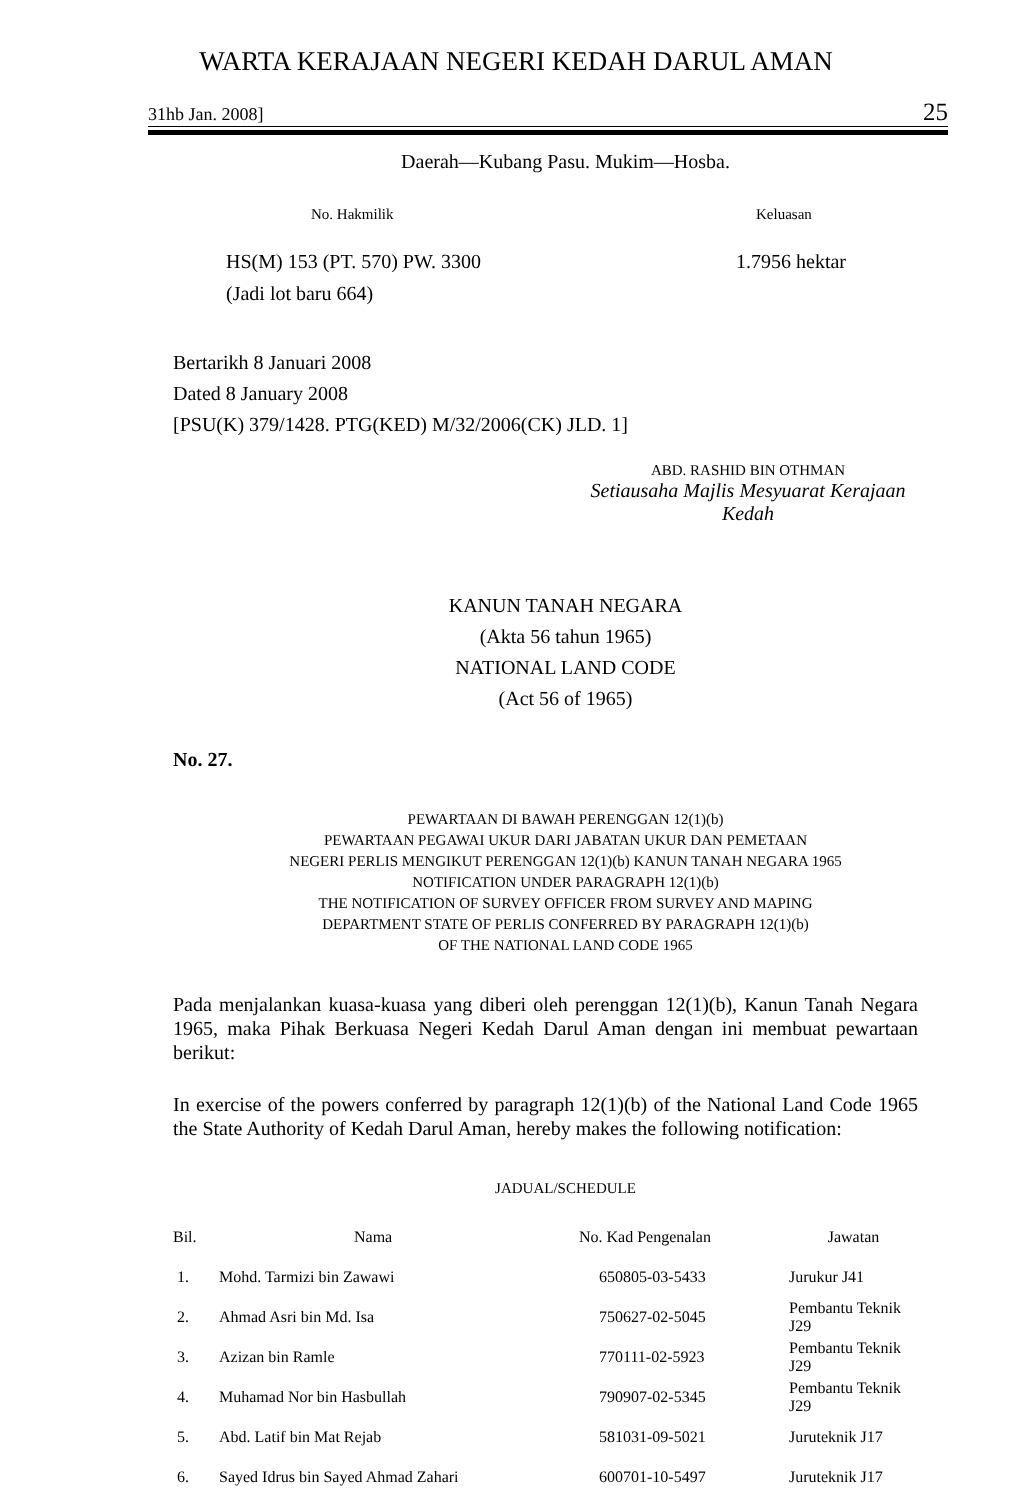WARTA KERAJAAN NEGERI KEDAH DARUL AMAN
31hb Jan. 2008] 25
Daerah—Kubang Pasu. Mukim—Hosba.
No. Hakmilik Keluasan
HS(M) 153 (PT. 570) PW. 3300
(Jadi lot baru 664) 1.7956 hektar
Bertarikh 8 Januari 2008
Dated 8 January 2008
[PSU(K) 379/1428. PTG(KED) M/32/2006(CK) JLD. 1]
ABD. RASHID BIN OTHMAN
Setiausaha Majlis Mesyuarat Kerajaan
Kedah
KANUN TANAH NEGARA
(Akta 56 tahun 1965)
NATIONAL LAND CODE
(Act 56 of 1965)
No. 27.
PEWARTAAN DI BAWAH PERENGGAN 12(1)(b)
PEWARTAAN PEGAWAI UKUR DARI JABATAN UKUR DAN PEMETAAN
NEGERI PERLIS MENGIKUT PERENGGAN 12(1)(b) KANUN TANAH NEGARA 1965
NOTIFICATION UNDER PARAGRAPH 12(1)(b)
THE NOTIFICATION OF SURVEY OFFICER FROM SURVEY AND MAPING
DEPARTMENT STATE OF PERLIS CONFERRED BY PARAGRAPH 12(1)(b)
OF THE NATIONAL LAND CODE 1965
Pada menjalankan kuasa-kuasa yang diberi oleh perenggan 12(1)(b), Kanun Tanah Negara 1965, maka Pihak Berkuasa Negeri Kedah Darul Aman dengan ini membuat pewartaan berikut:
In exercise of the powers conferred by paragraph 12(1)(b) of the National Land Code 1965 the State Authority of Kedah Darul Aman, hereby makes the following notification:
JADUAL/SCHEDULE
| Bil. | Nama | No. Kad Pengenalan | Jawatan |
| --- | --- | --- | --- |
| 1. | Mohd. Tarmizi bin Zawawi | 650805-03-5433 | Jurukur J41 |
| 2. | Ahmad Asri bin Md. Isa | 750627-02-5045 | Pembantu Teknik J29 |
| 3. | Azizan bin Ramle | 770111-02-5923 | Pembantu Teknik J29 |
| 4. | Muhamad Nor bin Hasbullah | 790907-02-5345 | Pembantu Teknik J29 |
| 5. | Abd. Latif bin Mat Rejab | 581031-09-5021 | Juruteknik J17 |
| 6. | Sayed Idrus bin Sayed Ahmad Zahari | 600701-10-5497 | Juruteknik J17 |